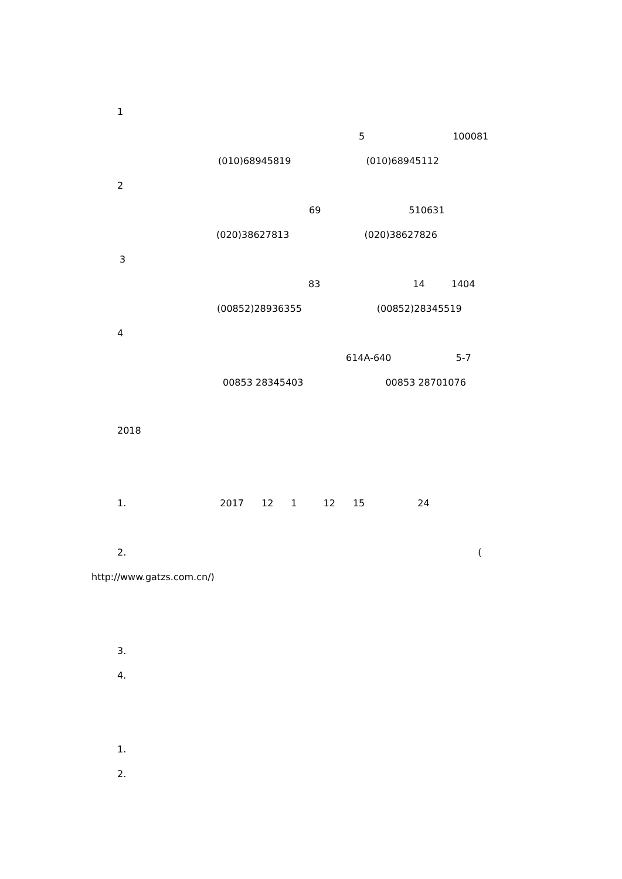1
5 100081
(010)68945819 (010)68945112
2
69 510631
(020)38627813 (020)38627826
3
83 14 1404
(00852)28936355 (00852)28345519
4
614A-640 5-7
00853 28345403 00853 28701076
2018
1. 2017 12 1 12 15 24
2. (
http://www.gatzs.com.cn/)
3.
4.
1.
2.